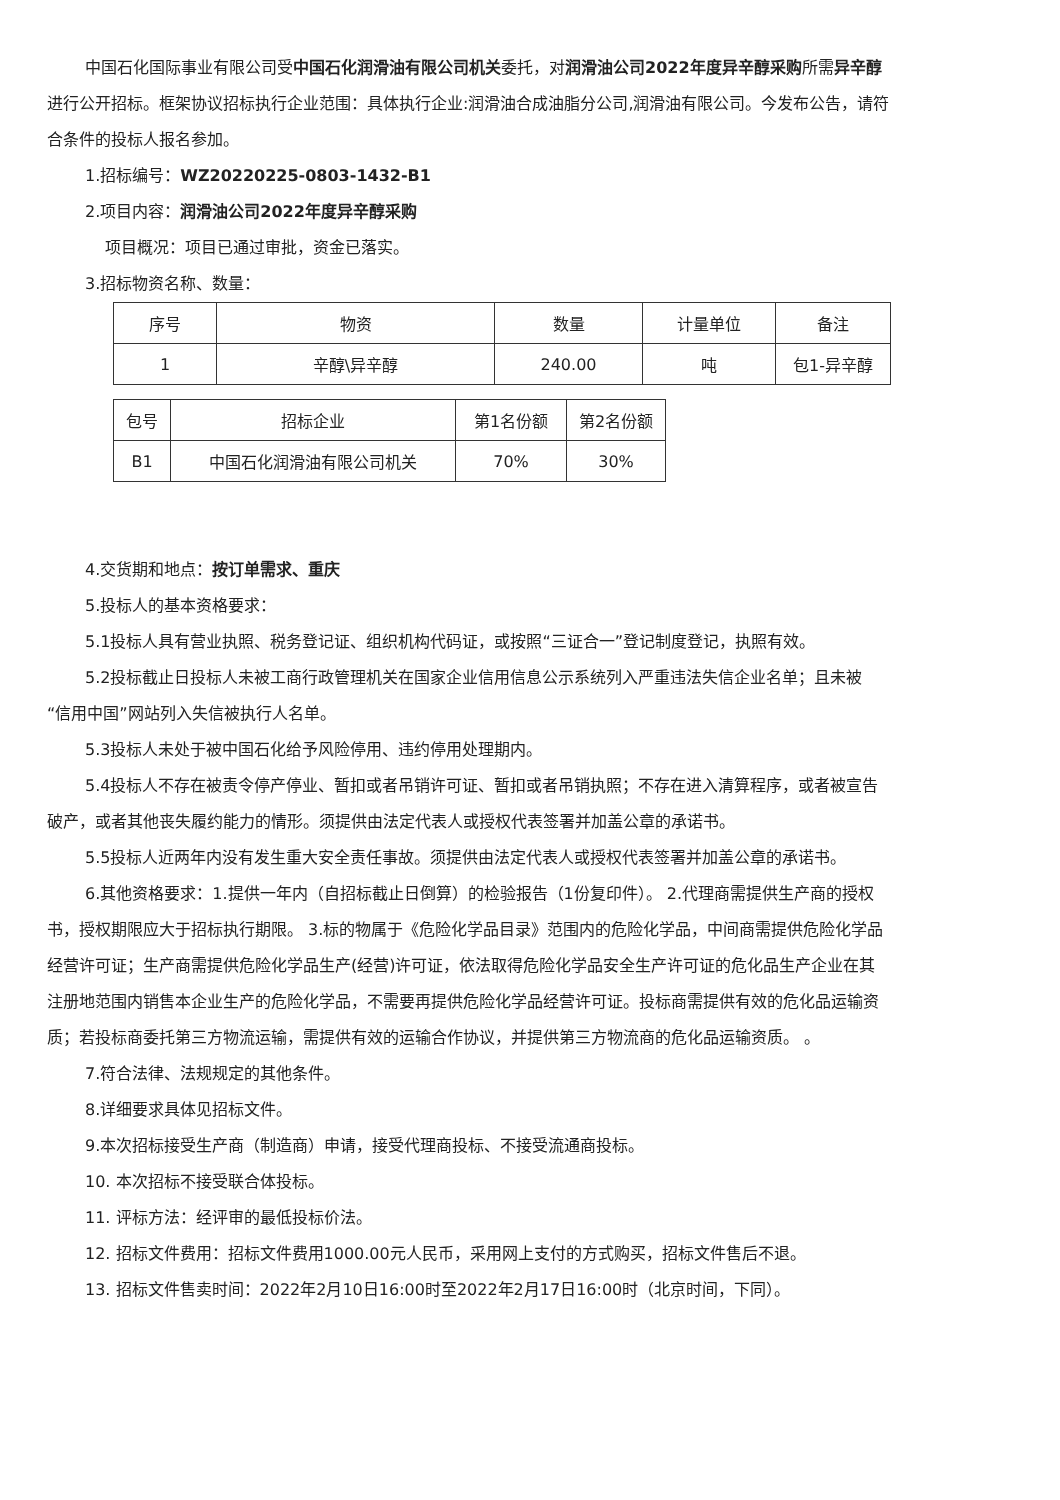中国石化国际事业有限公司受中国石化润滑油有限公司机关委托，对润滑油公司2022年度异辛醇采购所需异辛醇进行公开招标。框架协议招标执行企业范围：具体执行企业:润滑油合成油脂分公司,润滑油有限公司。今发布公告，请符合条件的投标人报名参加。
1.招标编号：WZ20220225-0803-1432-B1
2.项目内容：润滑油公司2022年度异辛醇采购
项目概况：项目已通过审批，资金已落实。
3.招标物资名称、数量：
| 序号 | 物资 | 数量 | 计量单位 | 备注 |
| 1 | 辛醇\异辛醇 | 240.00 | 吨 | 包1-异辛醇 |
| 包号 | 招标企业 | 第1名份额 | 第2名份额 |
| B1 | 中国石化润滑油有限公司机关 | 70% | 30% |
4.交货期和地点：按订单需求、重庆
5.投标人的基本资格要求：
5.1投标人具有营业执照、税务登记证、组织机构代码证，或按照“三证合一”登记制度登记，执照有效。
5.2投标截止日投标人未被工商行政管理机关在国家企业信用信息公示系统列入严重违法失信企业名单；且未被 “信用中国”网站列入失信被执行人名单。
5.3投标人未处于被中国石化给予风险停用、违约停用处理期内。
5.4投标人不存在被责令停产停业、暂扣或者吊销许可证、暂扣或者吊销执照；不存在进入清算程序，或者被宣告破产，或者其他丧失履约能力的情形。须提供由法定代表人或授权代表签署并加盖公章的承诺书。
5.5投标人近两年内没有发生重大安全责任事故。须提供由法定代表人或授权代表签署并加盖公章的承诺书。
6.其他资格要求：1.提供一年内（自招标截止日倒算）的检验报告（1份复印件）。 2.代理商需提供生产商的授权书，授权期限应大于招标执行期限。 3.标的物属于《危险化学品目录》范围内的危险化学品，中间商需提供危险化学品经营许可证；生产商需提供危险化学品生产(经营)许可证，依法取得危险化学品安全生产许可证的危化品生产企业在其注册地范围内销售本企业生产的危险化学品，不需要再提供危险化学品经营许可证。投标商需提供有效的危化品运输资质；若投标商委托第三方物流运输，需提供有效的运输合作协议，并提供第三方物流商的危化品运输资质。 。
7.符合法律、法规规定的其他条件。
8.详细要求具体见招标文件。
9.本次招标接受生产商（制造商）申请，接受代理商投标、不接受流通商投标。
10. 本次招标不接受联合体投标。
11. 评标方法：经评审的最低投标价法。
12. 招标文件费用：招标文件费用1000.00元人民币，采用网上支付的方式购买，招标文件售后不退。
13. 招标文件售卖时间：2022年2月10日16:00时至2022年2月17日16:00时（北京时间，下同）。